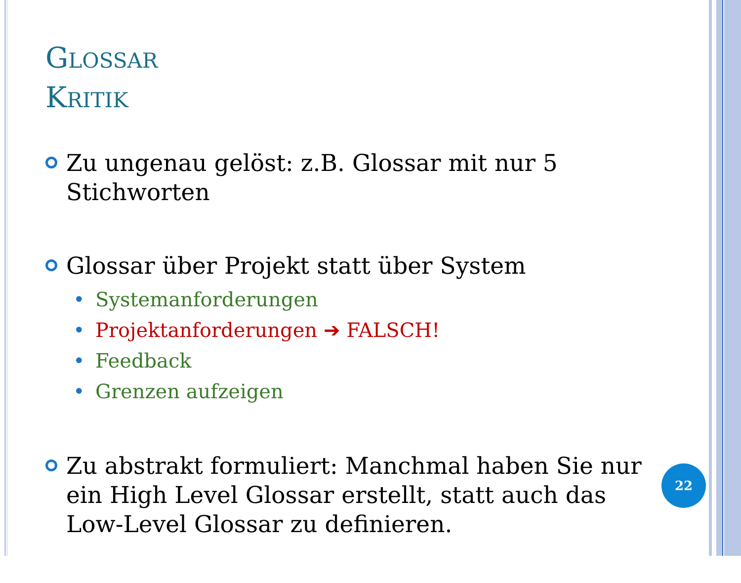GLOSSAR
KRITIK
Zu ungenau gelöst: z.B. Glossar mit nur 5 Stichworten
Glossar über Projekt statt über System
• Systemanforderungen
• Projektanforderungen ➔ FALSCH!
• Feedback
• Grenzen aufzeigen
Zu abstrakt formuliert: Manchmal haben Sie nur ein High Level Glossar erstellt, statt auch das Low-Level Glossar zu definieren.
22